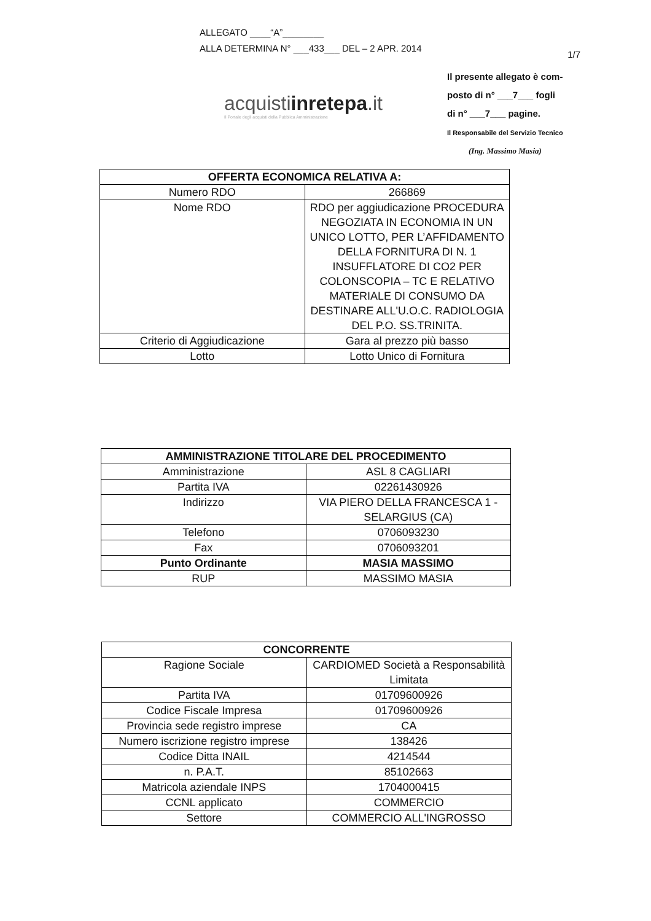ALLEGATO ____“A”________
ALLA DETERMINA N° ___433___ DEL – 2 APR. 2014
1/7
Il presente allegato è com-
posto di n° ___7___ fogli
di n° ___7___ pagine.
Il Responsabile del Servizio Tecnico
(Ing. Massimo Masia)
acquistiinretepa.it
Il Portale degli acquisti della Pubblica Amministrazione
| OFFERTA ECONOMICA RELATIVA A: | |
| --- | --- |
| Numero RDO | 266869 |
| Nome RDO | RDO per aggiudicazione PROCEDURA NEGOZIATA IN ECONOMIA IN UN UNICO LOTTO, PER L’AFFIDAMENTO DELLA FORNITURA DI N. 1 INSUFFLATORE DI CO2 PER COLONSCOPIA – TC E RELATIVO MATERIALE DI CONSUMO DA DESTINARE ALL'U.O.C. RADIOLOGIA DEL P.O. SS.TRINITA. |
| Criterio di Aggiudicazione | Gara al prezzo più basso |
| Lotto | Lotto Unico di Fornitura |
| AMMINISTRAZIONE TITOLARE DEL PROCEDIMENTO | |
| --- | --- |
| Amministrazione | ASL 8 CAGLIARI |
| Partita IVA | 02261430926 |
| Indirizzo | VIA PIERO DELLA FRANCESCA 1 - SELARGIUS (CA) |
| Telefono | 0706093230 |
| Fax | 0706093201 |
| Punto Ordinante | MASIA MASSIMO |
| RUP | MASSIMO MASIA |
| CONCORRENTE | |
| --- | --- |
| Ragione Sociale | CARDIOMED Società a Responsabilità Limitata |
| Partita IVA | 01709600926 |
| Codice Fiscale Impresa | 01709600926 |
| Provincia sede registro imprese | CA |
| Numero iscrizione registro imprese | 138426 |
| Codice Ditta INAIL | 4214544 |
| n. P.A.T. | 85102663 |
| Matricola aziendale INPS | 1704000415 |
| CCNL applicato | COMMERCIO |
| Settore | COMMERCIO ALL'INGROSSO |